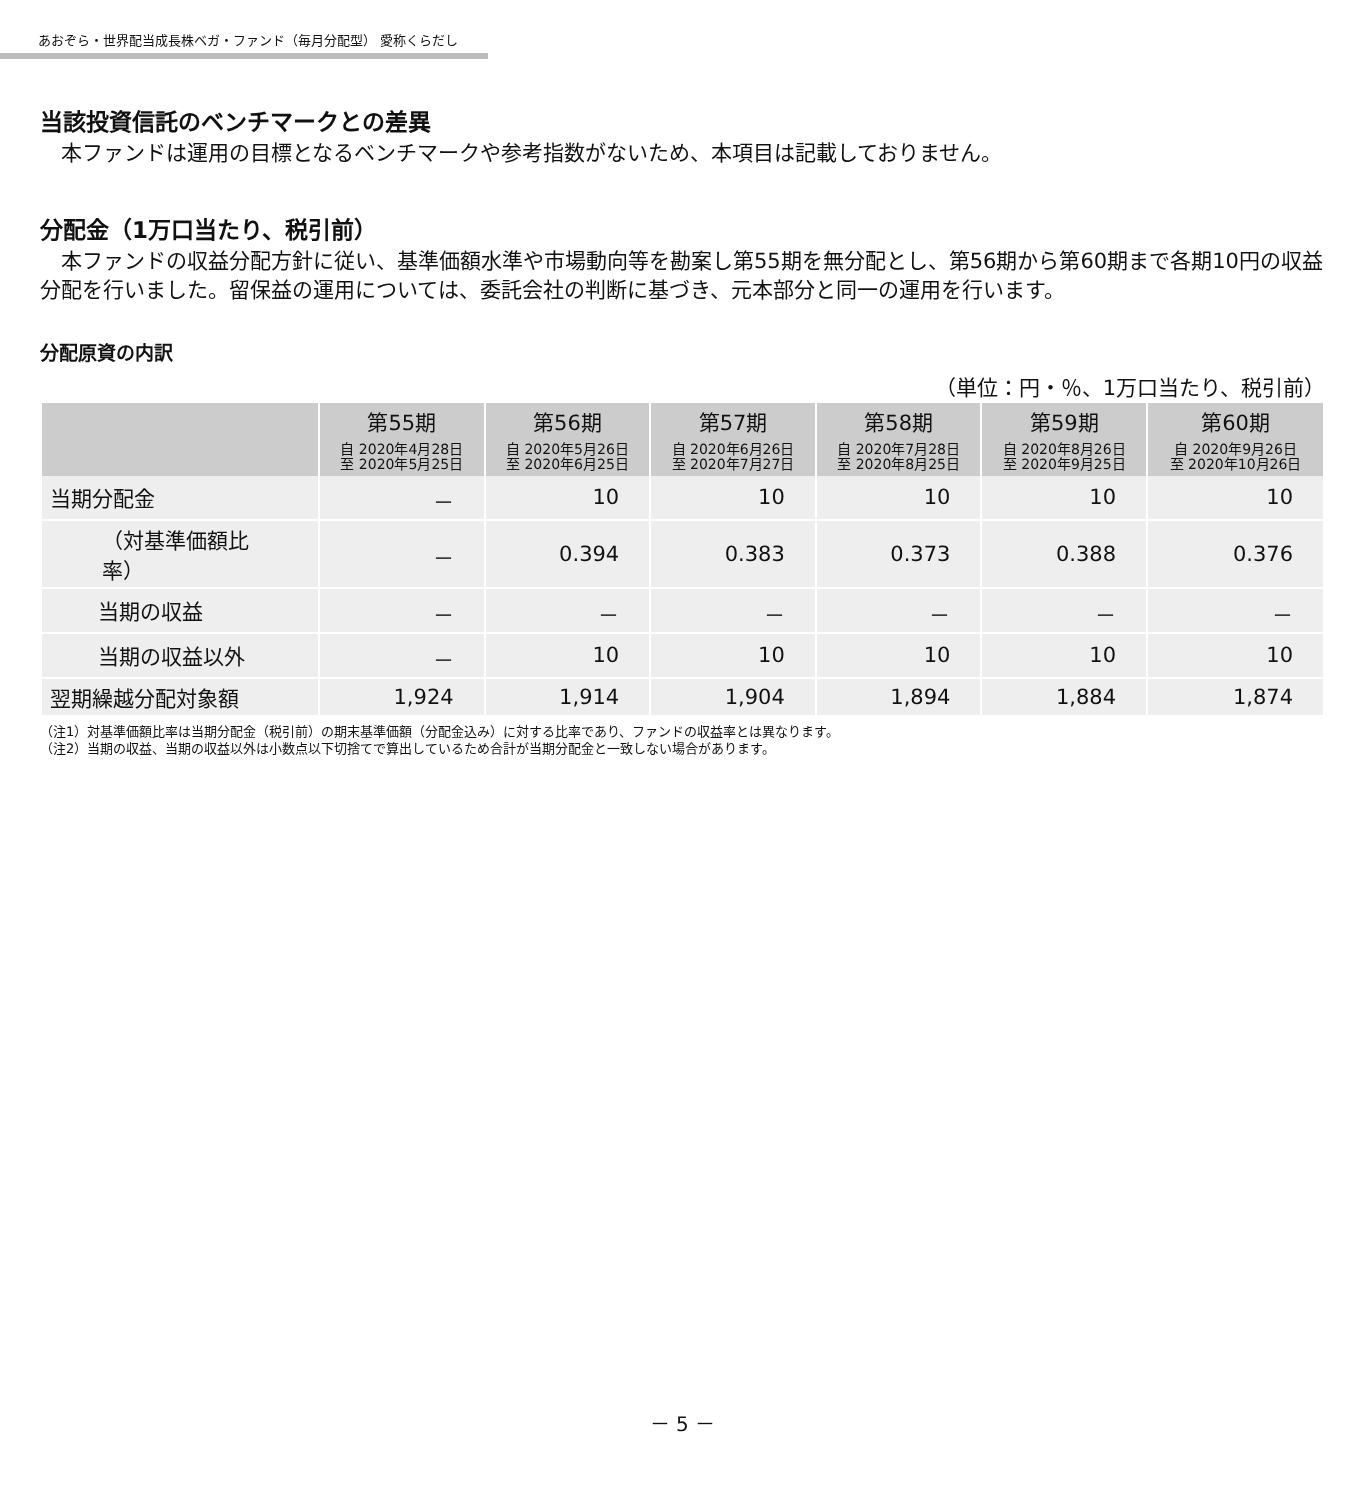あおぞら・世界配当成長株ベガ・ファンド（毎月分配型） 愛称くらだし
当該投資信託のベンチマークとの差異
　本ファンドは運用の目標となるベンチマークや参考指数がないため、本項目は記載しておりません。
分配金（1万口当たり、税引前）
　本ファンドの収益分配方針に従い、基準価額水準や市場動向等を勘案し第55期を無分配とし、第56期から第60期まで各期10円の収益分配を行いました。留保益の運用については、委託会社の判断に基づき、元本部分と同一の運用を行います。
分配原資の内訳
（単位：円・％、1万口当たり、税引前）
| | 第55期 | 第56期 | 第57期 | 第58期 | 第59期 | 第60期 |
| --- | --- | --- | --- | --- | --- | --- |
| | 自 2020年4月28日 至 2020年5月25日 | 自 2020年5月26日 至 2020年6月25日 | 自 2020年6月26日 至 2020年7月27日 | 自 2020年7月28日 至 2020年8月25日 | 自 2020年8月26日 至 2020年9月25日 | 自 2020年9月26日 至 2020年10月26日 |
| 当期分配金 | － | 10 | 10 | 10 | 10 | 10 |
| （対基準価額比率） | － | 0.394 | 0.383 | 0.373 | 0.388 | 0.376 |
| 当期の収益 | － | － | － | － | － | － |
| 当期の収益以外 | － | 10 | 10 | 10 | 10 | 10 |
| 翌期繰越分配対象額 | 1,924 | 1,914 | 1,904 | 1,894 | 1,884 | 1,874 |
（注1）対基準価額比率は当期分配金（税引前）の期末基準価額（分配金込み）に対する比率であり、ファンドの収益率とは異なります。
（注2）当期の収益、当期の収益以外は小数点以下切捨てで算出しているため合計が当期分配金と一致しない場合があります。
－ 5 －